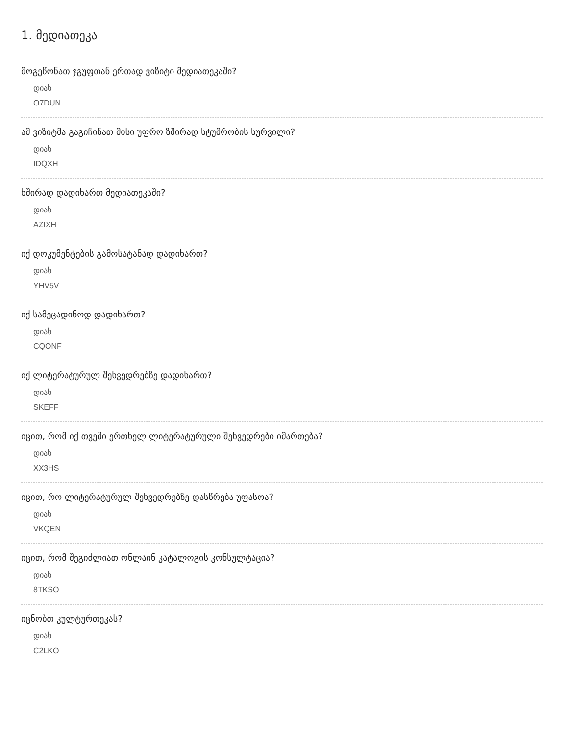1. მედიათეკა
მოგეწონათ ჯგუფთან ერთად ვიზიტი მედიათეკაში?
დიახ
O7DUN
ამ ვიზიტმა გაგიჩინათ მისი უფრო ზშირად სტუმრობის სურვილი?
დიახ
IDQXH
ხშირად დადიხართ მედიათეკაში?
დიახ
AZIXH
იქ დოკუმენტების გამოსატანად დადიხართ?
დიახ
YHV5V
იქ სამეცადინოდ დადიხართ?
დიახ
CQONF
იქ ლიტერატურულ შეხვედრებზე დადიხართ?
დიახ
SKEFF
იცით, რომ იქ თვეში ერთხელ ლიტერატურული შეხვედრები იმართება?
დიახ
XX3HS
იცით, რო ლიტერატურულ შეხვედრებზე დასწრება უფასოა?
დიახ
VKQEN
იცით, რომ შეგიძლიათ ონლაინ კატალოგის კონსულტაცია?
დიახ
8TKSO
იცნობთ კულტურთეკას?
დიახ
C2LKO